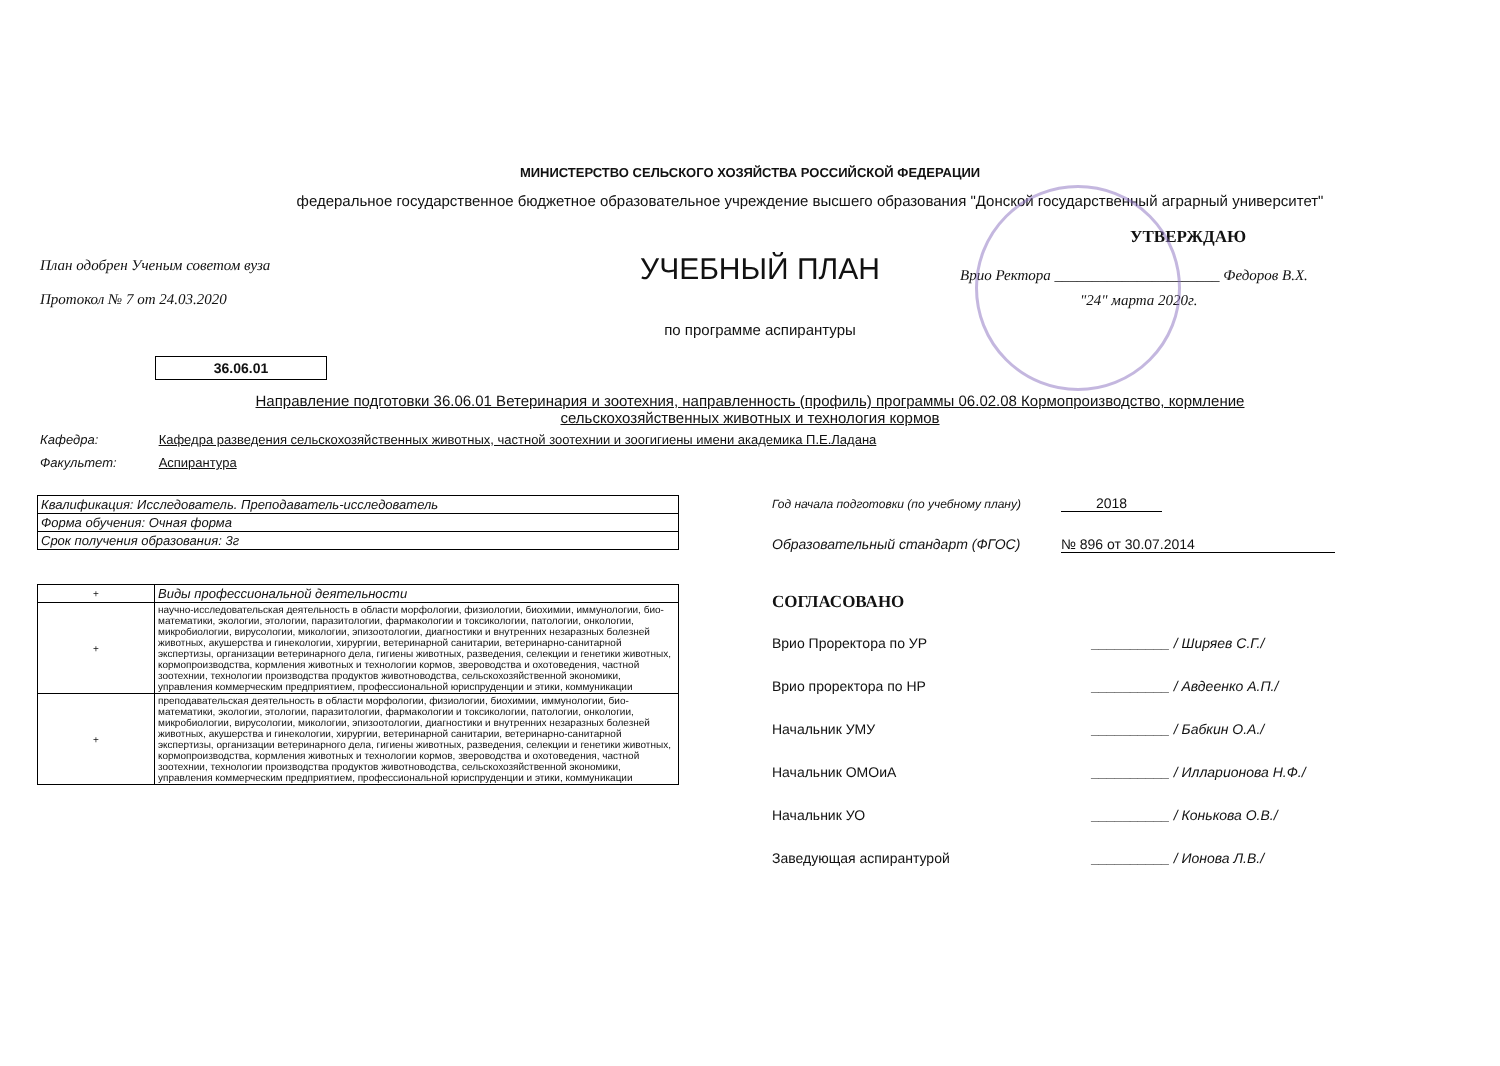МИНИСТЕРСТВО СЕЛЬСКОГО ХОЗЯЙСТВА РОССИЙСКОЙ ФЕДЕРАЦИИ
федеральное государственное бюджетное образовательное учреждение высшего образования "Донской государственный аграрный университет"
План одобрен Ученым советом вуза
Протокол № 7 от 24.03.2020
УЧЕБНЫЙ ПЛАН
по программе аспирантуры
УТВЕРЖДАЮ
Врио Ректора ______________________ Федоров В.Х.
"24" марта 2020г.
36.06.01
Направление подготовки 36.06.01 Ветеринария и зоотехния, направленность (профиль) программы 06.02.08 Кормопроизводство, кормление сельскохозяйственных животных и технология кормов
Кафедра: Кафедра разведения сельскохозяйственных животных, частной зоотехнии и зоогигиены имени академика П.Е.Ладана
Факультет: Аспирантура
| Квалификация: Исследователь. Преподаватель-исследователь |
| Форма обучения: Очная форма |
| Срок получения образования: 3г |
| + | Виды профессиональной деятельности |
| --- | --- |
| + | научно-исследовательская деятельность в области морфологии, физиологии, биохимии, иммунологии, био-математики, экологии, этологии, паразитологии, фармакологии и токсикологии, патологии, онкологии, микробиологии, вирусологии, микологии, эпизоотологии, диагностики и внутренних незаразных болезней животных, акушерства и гинекологии, хирургии, ветеринарной санитарии, ветеринарно-санитарной экспертизы, организации ветеринарного дела, гигиены животных, разведения, селекции и генетики животных, кормопроизводства, кормления животных и технологии кормов, звероводства и охотоведения, частной зоотехнии, технологии производства продуктов животноводства, сельскохозяйственной экономики, управления коммерческим предприятием, профессиональной юриспруденции и этики, коммуникации |
| + | преподавательская деятельность в области морфологии, физиологии, биохимии, иммунологии, био-математики, экологии, этологии, паразитологии, фармакологии и токсикологии, патологии, онкологии, микробиологии, вирусологии, микологии, эпизоотологии, диагностики и внутренних незаразных болезней животных, акушерства и гинекологии, хирургии, ветеринарной санитарии, ветеринарно-санитарной экспертизы, организации ветеринарного дела, гигиены животных, разведения, селекции и генетики животных, кормопроизводства, кормления животных и технологии кормов, звероводства и охотоведения, частной зоотехнии, технологии производства продуктов животноводства, сельскохозяйственной экономики, управления коммерческим предприятием, профессиональной юриспруденции и этики, коммуникации |
Год начала подготовки (по учебному плану) 2018
Образовательный стандарт (ФГОС) № 896 от 30.07.2014
СОГЛАСОВАНО
Врио Проректора по УР __________ / Ширяев С.Г./
Врио проректора по НР __________ / Авдеенко А.П./
Начальник УМУ __________ / Бабкин О.А./
Начальник ОМОиА __________ / Илларионова Н.Ф./
Начальник УО __________ / Конькова О.В./
Заведующая аспирантурой __________ / Ионова Л.В./